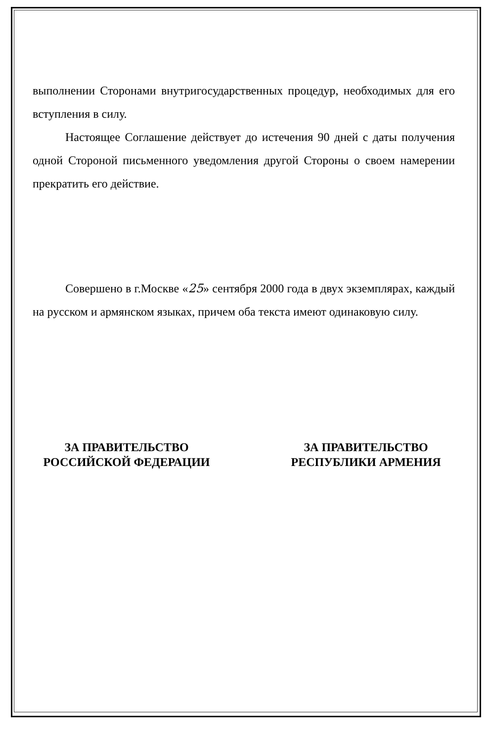выполнении Сторонами внутригосударственных процедур, необходимых для его вступления в силу.
Настоящее Соглашение действует до истечения 90 дней с даты получения одной Стороной письменного уведомления другой Стороны о своем намерении прекратить его действие.
Совершено в г.Москве «25» сентября 2000 года в двух экземплярах, каждый на русском и армянском языках, причем оба текста имеют одинаковую силу.
ЗА ПРАВИТЕЛЬСТВО
РОССИЙСКОЙ ФЕДЕРАЦИИ
ЗА ПРАВИТЕЛЬСТВО
РЕСПУБЛИКИ АРМЕНИЯ